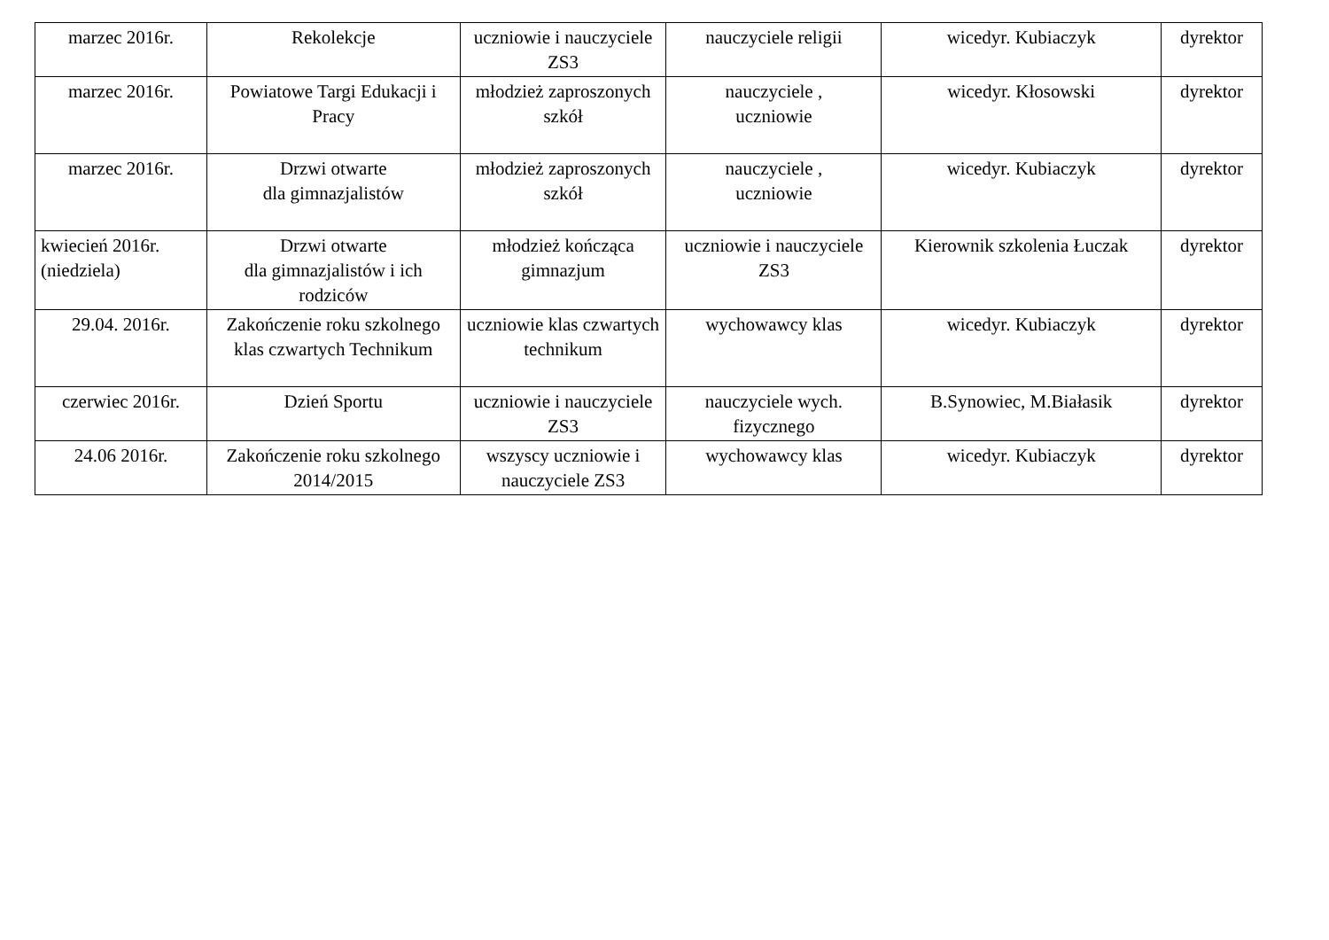| marzec 2016r. | Rekolekcje | uczniowie i nauczyciele ZS3 | nauczyciele religii | wicedyr. Kubiaczyk | dyrektor |
| marzec 2016r. | Powiatowe Targi Edukacji i Pracy | młodzież zaproszonych szkół | nauczyciele , uczniowie | wicedyr. Kłosowski | dyrektor |
| marzec 2016r. | Drzwi otwarte dla gimnazjalistów | młodzież zaproszonych szkół | nauczyciele , uczniowie | wicedyr. Kubiaczyk | dyrektor |
| kwiecień 2016r.(niedziela) | Drzwi otwarte dla gimnazjalistów i ich rodziców | młodzież kończąca gimnazjum | uczniowie i nauczyciele ZS3 | Kierownik szkolenia Łuczak | dyrektor |
| 29.04. 2016r. | Zakończenie roku szkolnego klas czwartych Technikum | uczniowie klas czwartych technikum | wychowawcy klas | wicedyr. Kubiaczyk | dyrektor |
| czerwiec 2016r. | Dzień Sportu | uczniowie i nauczyciele ZS3 | nauczyciele wych. fizycznego | B.Synowiec, M.Białasik | dyrektor |
| 24.06 2016r. | Zakończenie roku szkolnego 2014/2015 | wszyscy uczniowie i nauczyciele ZS3 | wychowawcy klas | wicedyr. Kubiaczyk | dyrektor |